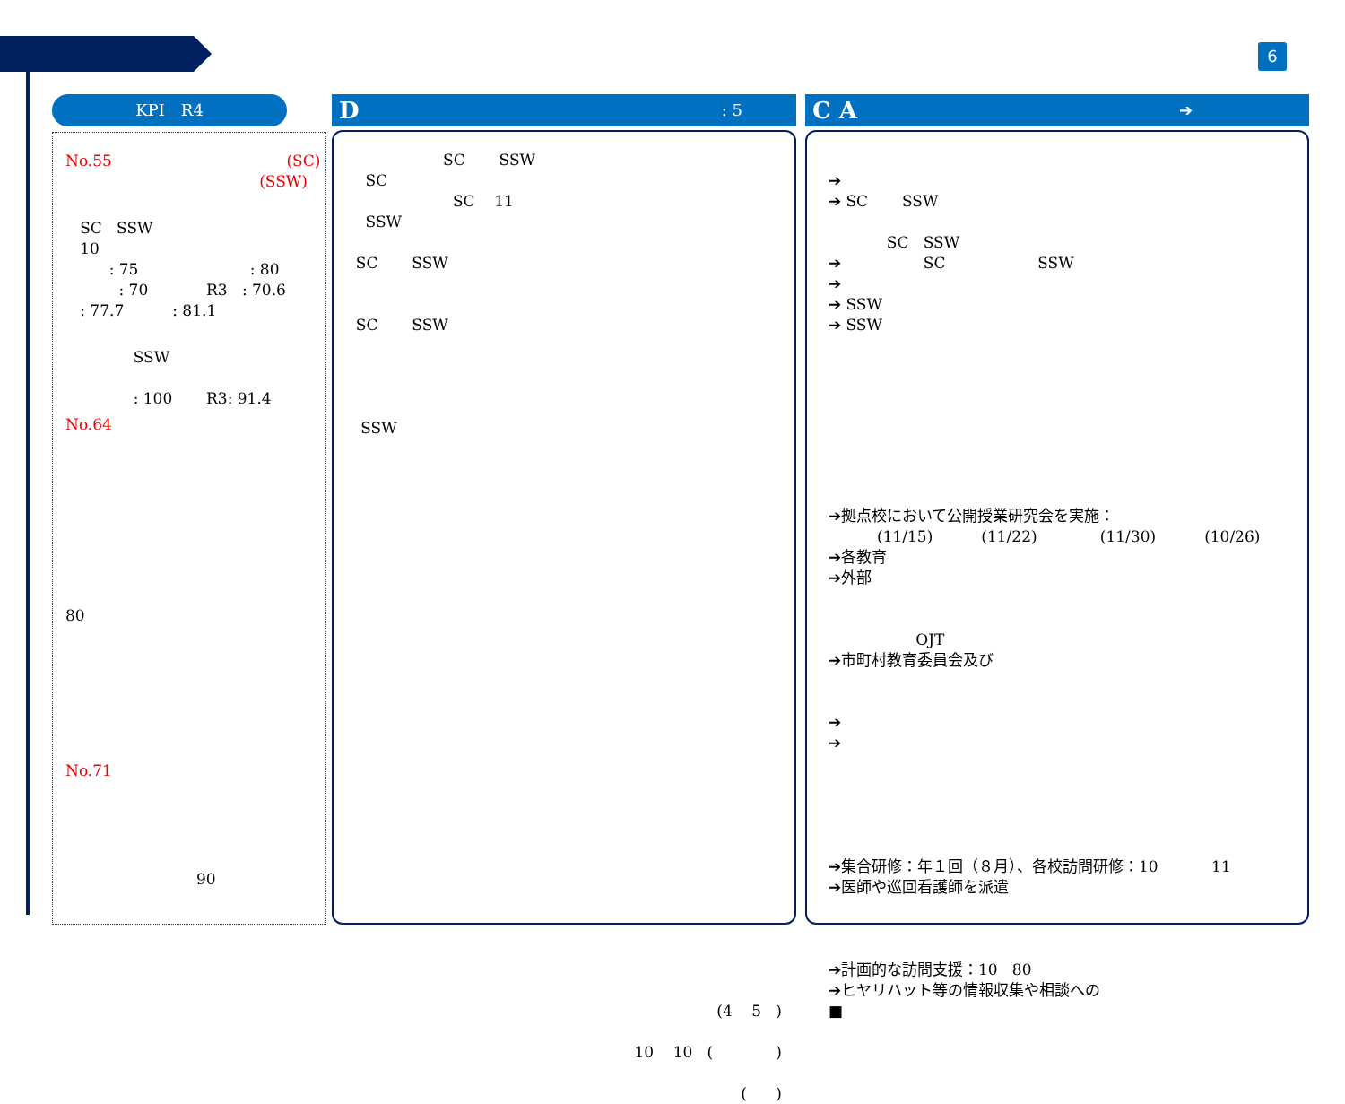6
KPI　R4
No.55 (SC) (SSW)
SC SSW 10 : 75 : 80 : 70 R3 : 70.6 : 77.7 : 81.1
SSW : 100 R3: 91.4
No.64
80
No.71
90
D: 5
SC SSW SC SC 11 SSW SC SSW SC SSW SSW
(4 5 ) 10 10 ( ) ( )
C A ➔
➔ ➔ SC SSW SC SSW ➔ SC SSW ➔ ➔ SSW ➔ SSW
➔拠点校において公開授業研究会を実施： (11/15) (11/22) (11/30) (10/26) ➔各教育 ➔外部 OJT ➔市町村教育委員会及び ➔ ➔ ➔集合研修：年１回（８月）、各校訪問研修：10 11 ➔医師や巡回看護師を派遣 ➔計画的な訪問支援：10 80 ➔ヒヤリハット等の情報収集や相談への ■